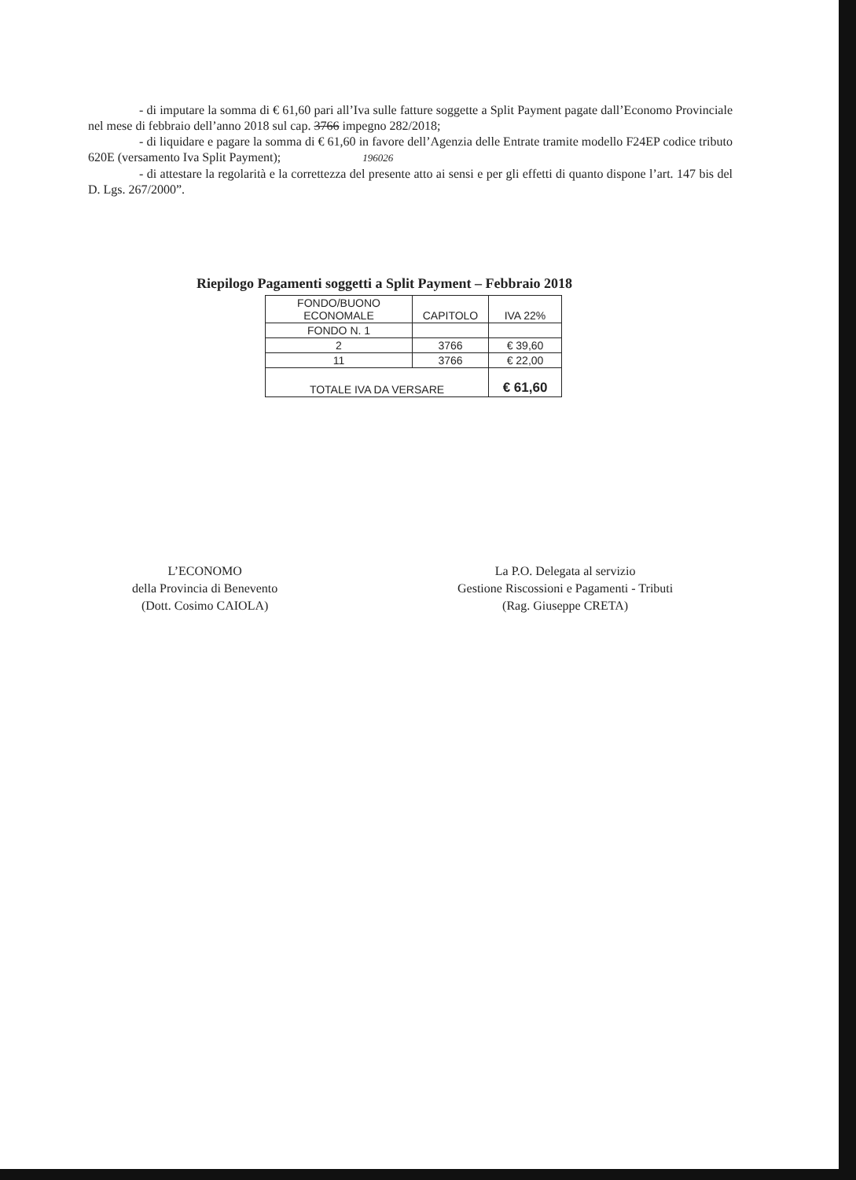- di imputare la somma di € 61,60 pari all’Iva sulle fatture soggette a Split Payment pagate dall’Economo Provinciale nel mese di febbraio dell’anno 2018 sul cap. 3766 impegno 282/2018;
- di liquidare e pagare la somma di € 61,60 in favore dell’Agenzia delle Entrate tramite modello F24EP codice tributo 620E (versamento Iva Split Payment); 196026
- di attestare la regolarità e la correttezza del presente atto ai sensi e per gli effetti di quanto dispone l’art. 147 bis del D. Lgs. 267/2000”.
Riepilogo Pagamenti soggetti a Split Payment – Febbraio 2018
| FONDO/BUONO ECONOMALE | CAPITOLO | IVA 22% |
| --- | --- | --- |
| FONDO N. 1 | | |
| 2 | 3766 | € 39,60 |
| 11 | 3766 | € 22,00 |
| TOTALE IVA DA VERSARE | | € 61,60 |
L’ECONOMO
della Provincia di Benevento
(Dott. Cosimo CAIOLA)
La P.O. Delegata al servizio
Gestione Riscossioni e Pagamenti - Tributi
(Rag. Giuseppe CRETA)